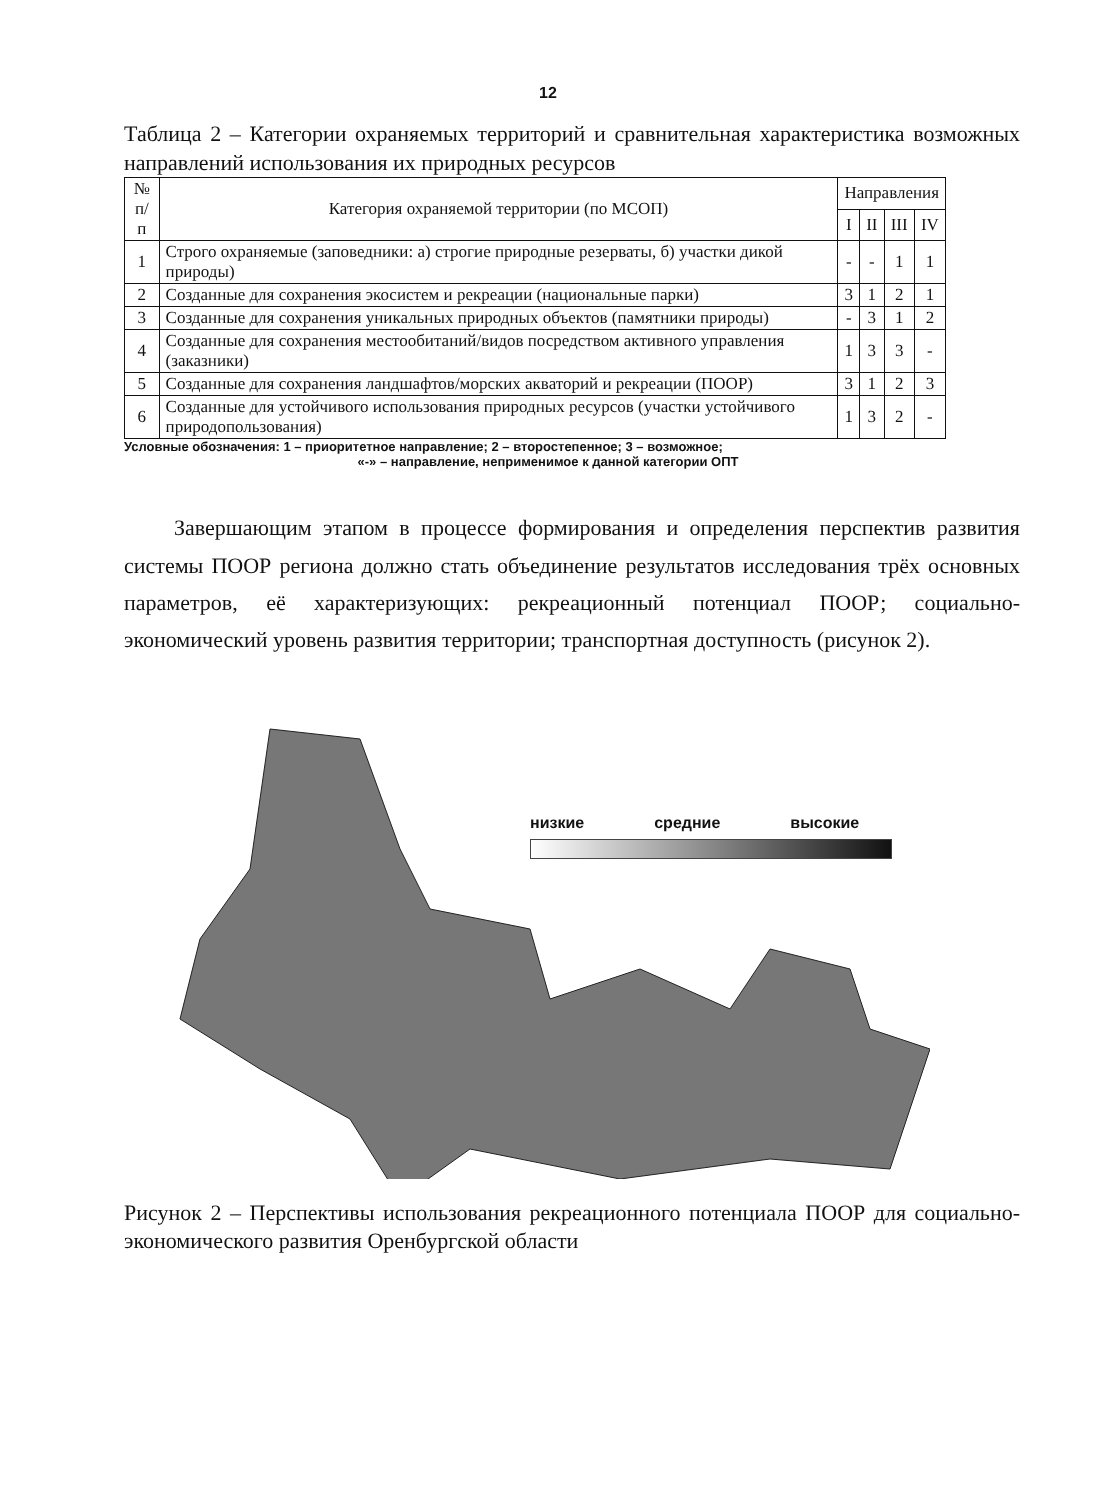12
Таблица 2 – Категории охраняемых территорий и сравнительная характеристика возможных направлений использования их природных ресурсов
| № п/п | Категория охраняемой территории (по МСОП) | Направления | | | |
| --- | --- | --- | --- | --- | --- |
| | | I | II | III | IV |
| 1 | Строго охраняемые (заповедники: а) строгие природные резерваты, б) участки дикой природы) | - | - | 1 | 1 |
| 2 | Созданные для сохранения экосистем и рекреации (национальные парки) | 3 | 1 | 2 | 1 |
| 3 | Созданные для сохранения уникальных природных объектов (памятники природы) | - | 3 | 1 | 2 |
| 4 | Созданные для сохранения местообитаний/видов посредством активного управления (заказники) | 1 | 3 | 3 | - |
| 5 | Созданные для сохранения ландшафтов/морских акваторий и рекреации (ПООР) | 3 | 1 | 2 | 3 |
| 6 | Созданные для устойчивого использования природных ресурсов (участки устойчивого природопользования) | 1 | 3 | 2 | - |
Условные обозначения: 1 – приоритетное направление; 2 – второстепенное; 3 – возможное;
«-» – направление, неприменимое к данной категории ОПТ
Завершающим этапом в процессе формирования и определения перспектив развития системы ПООР региона должно стать объединение результатов исследования трёх основных параметров, её характеризующих: рекреационный потенциал ПООР; социально-экономический уровень развития территории; транспортная доступность (рисунок 2).
низкие средние высокие
Рисунок 2 – Перспективы использования рекреационного потенциала ПООР для социально-экономического развития Оренбургской области